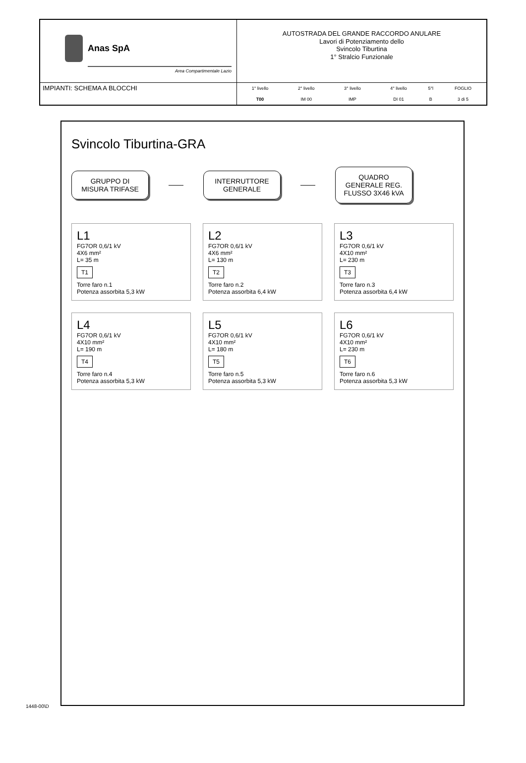Anas SpA
Area Compartimentale Lazio
AUTOSTRADA DEL GRANDE RACCORDO ANULARE
Lavori di Potenziamento dello
Svincolo Tiburtina
1° Stralcio Funzionale
IMPIANTI: SCHEMA A BLOCCHI
| 1° livello | 2° livello | 3° livello | 4° livello | 5°l | FOGLIO |
| --- | --- | --- | --- | --- | --- |
| T00 | IM 00 | IMP | DI 01 | B | 3 di 5 |
Svincolo Tiburtina-GRA
GRUPPO DI MISURA TRIFASE
INTERRUTTORE GENERALE
QUADRO GENERALE REG. FLUSSO 3X46 kVA
L1
FG7OR 0,6/1 kV
4X6 mm²
L= 35 m
T1
Torre faro n.1
Potenza assorbita 5,3 kW
L2
FG7OR 0,6/1 kV
4X6 mm²
L= 130 m
T2
Torre faro n.2
Potenza assorbita 6,4 kW
L3
FG7OR 0,6/1 kV
4X10 mm²
L= 230 m
T3
Torre faro n.3
Potenza assorbita 6,4 kW
L4
FG7OR 0,6/1 kV
4X10 mm²
L= 190 m
T4
Torre faro n.4
Potenza assorbita 5,3 kW
L5
FG7OR 0,6/1 kV
4X10 mm²
L= 180 m
T5
Torre faro n.5
Potenza assorbita 5,3 kW
L6
FG7OR 0,6/1 kV
4X10 mm²
L= 230 m
T6
Torre faro n.6
Potenza assorbita 5,3 kW
1448-00\D